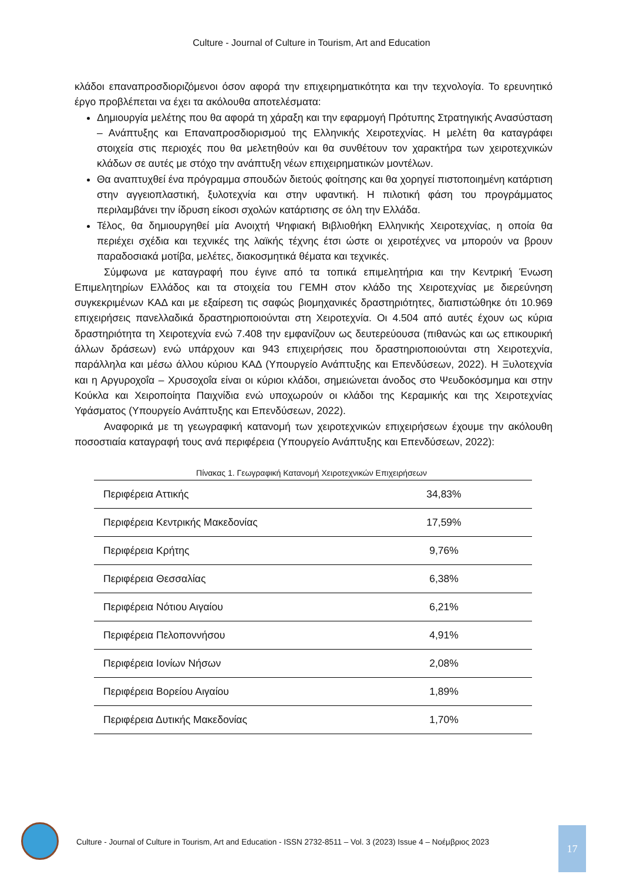Culture - Journal of Culture in Tourism, Art and Education
κλάδοι επαναπροσδιοριζόμενοι όσον αφορά την επιχειρηματικότητα και την τεχνολογία. Το ερευνητικό έργο προβλέπεται να έχει τα ακόλουθα αποτελέσματα:
Δημιουργία μελέτης που θα αφορά τη χάραξη και την εφαρμογή Πρότυπης Στρατηγικής Ανασύσταση – Ανάπτυξης και Επαναπροσδιορισμού της Ελληνικής Χειροτεχνίας. Η μελέτη θα καταγράφει στοιχεία στις περιοχές που θα μελετηθούν και θα συνθέτουν τον χαρακτήρα των χειροτεχνικών κλάδων σε αυτές με στόχο την ανάπτυξη νέων επιχειρηματικών μοντέλων.
Θα αναπτυχθεί ένα πρόγραμμα σπουδών διετούς φοίτησης και θα χορηγεί πιστοποιημένη κατάρτιση στην αγγειοπλαστική, ξυλοτεχνία και στην υφαντική. Η πιλοτική φάση του προγράμματος περιλαμβάνει την ίδρυση είκοσι σχολών κατάρτισης σε όλη την Ελλάδα.
Τέλος, θα δημιουργηθεί μία Ανοιχτή Ψηφιακή Βιβλιοθήκη Ελληνικής Χειροτεχνίας, η οποία θα περιέχει σχέδια και τεχνικές της λαϊκής τέχνης έτσι ώστε οι χειροτέχνες να μπορούν να βρουν παραδοσιακά μοτίβα, μελέτες, διακοσμητικά θέματα και τεχνικές.
Σύμφωνα με καταγραφή που έγινε από τα τοπικά επιμελητήρια και την Κεντρική Ένωση Επιμελητηρίων Ελλάδος και τα στοιχεία του ΓΕΜΗ στον κλάδο της Χειροτεχνίας με διερεύνηση συγκεκριμένων ΚΑΔ και με εξαίρεση τις σαφώς βιομηχανικές δραστηριότητες, διαπιστώθηκε ότι 10.969 επιχειρήσεις πανελλαδικά δραστηριοποιούνται στη Χειροτεχνία. Οι 4.504 από αυτές έχουν ως κύρια δραστηριότητα τη Χειροτεχνία ενώ 7.408 την εμφανίζουν ως δευτερεύουσα (πιθανώς και ως επικουρική άλλων δράσεων) ενώ υπάρχουν και 943 επιχειρήσεις που δραστηριοποιούνται στη Χειροτεχνία, παράλληλα και μέσω άλλου κύριου ΚΑΔ (Υπουργείο Ανάπτυξης και Επενδύσεων, 2022). Η Ξυλοτεχνία και η Αργυροχοΐα – Χρυσοχοΐα είναι οι κύριοι κλάδοι, σημειώνεται άνοδος στο Ψευδοκόσμημα και στην Κούκλα και Χειροποίητα Παιχνίδια ενώ υποχωρούν οι κλάδοι της Κεραμικής και της Χειροτεχνίας Υφάσματος (Υπουργείο Ανάπτυξης και Επενδύσεων, 2022).
Αναφορικά με τη γεωγραφική κατανομή των χειροτεχνικών επιχειρήσεων έχουμε την ακόλουθη ποσοστιαία καταγραφή τους ανά περιφέρεια (Υπουργείο Ανάπτυξης και Επενδύσεων, 2022):
Πίνακας 1. Γεωγραφική Κατανομή Χειροτεχνικών Επιχειρήσεων
| Περιφέρεια Αττικής | 34,83% |
| Περιφέρεια Κεντρικής Μακεδονίας | 17,59% |
| Περιφέρεια Κρήτης | 9,76% |
| Περιφέρεια Θεσσαλίας | 6,38% |
| Περιφέρεια Νότιου Αιγαίου | 6,21% |
| Περιφέρεια Πελοποννήσου | 4,91% |
| Περιφέρεια Ιονίων Νήσων | 2,08% |
| Περιφέρεια Βορείου Αιγαίου | 1,89% |
| Περιφέρεια Δυτικής Μακεδονίας | 1,70% |
Culture - Journal of Culture in Tourism, Art and Education - ISSN 2732-8511 – Vol. 3 (2023) Issue 4 – Νοέμβριος 2023
17